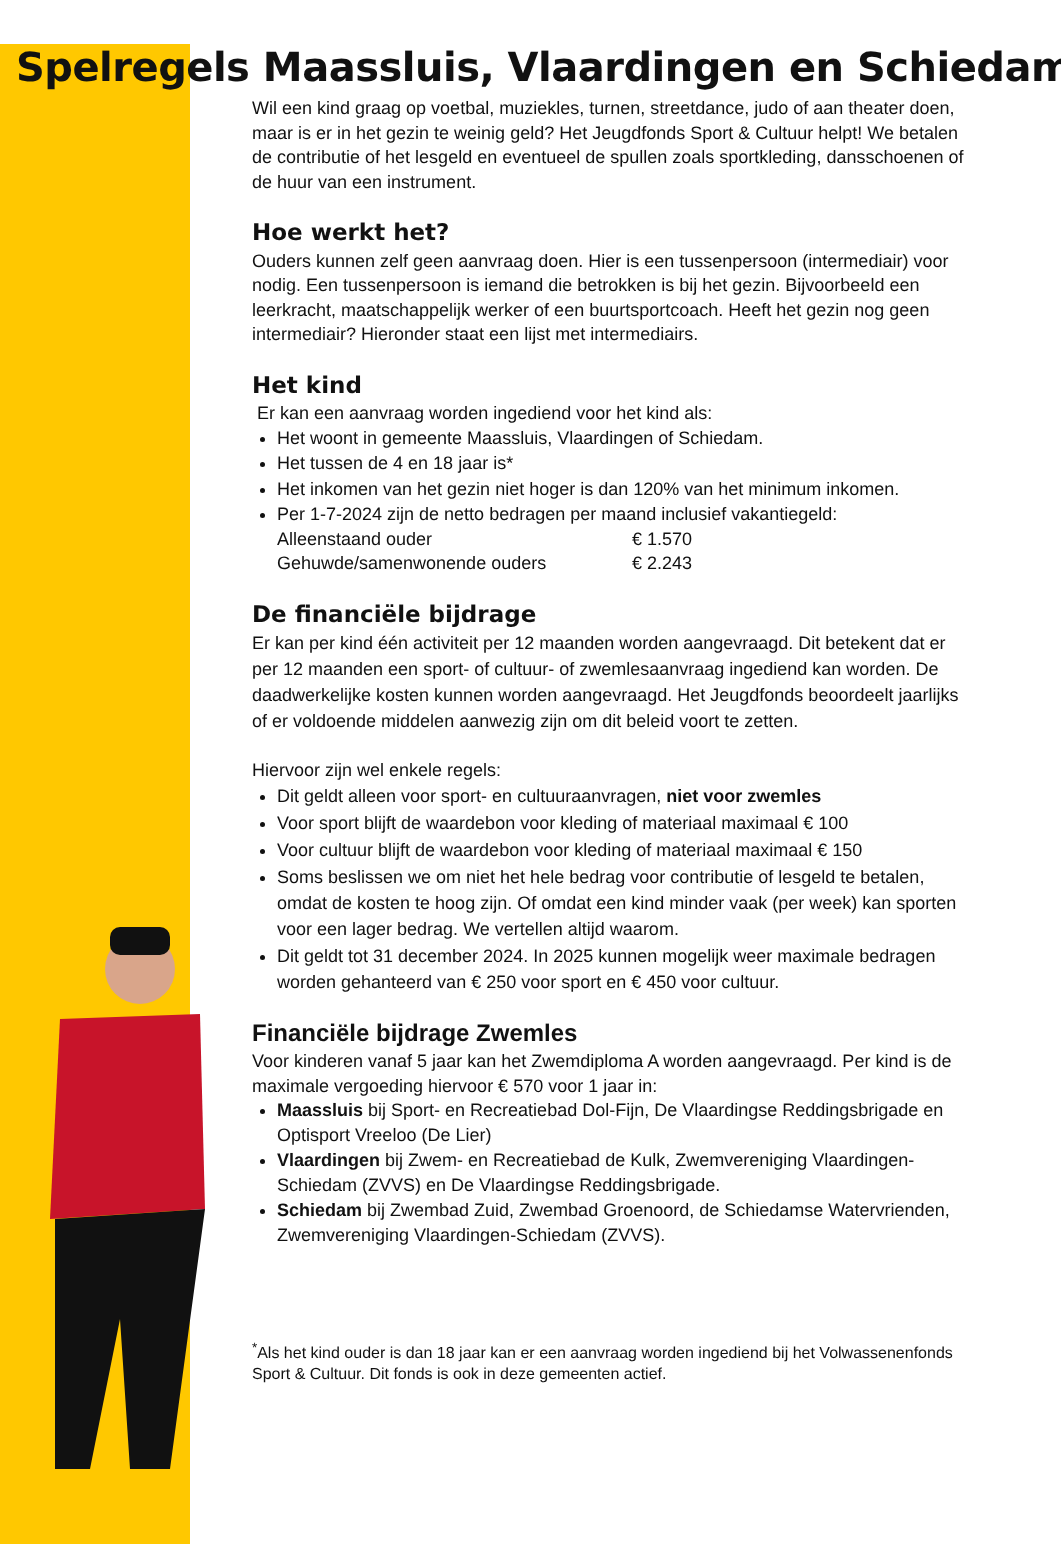Spelregels Maassluis, Vlaardingen en Schiedam
Wil een kind graag op voetbal, muziekles, turnen, streetdance, judo of aan theater doen, maar is er in het gezin te weinig geld? Het Jeugdfonds Sport & Cultuur helpt! We betalen de contributie of het lesgeld en eventueel de spullen zoals sportkleding, dansschoenen of de huur van een instrument.
Hoe werkt het?
Ouders kunnen zelf geen aanvraag doen. Hier is een tussenpersoon (intermediair) voor nodig. Een tussenpersoon is iemand die betrokken is bij het gezin. Bijvoorbeeld een leerkracht, maatschappelijk werker of een buurtsportcoach. Heeft het gezin nog geen intermediair? Hieronder staat een lijst met intermediairs.
Het kind
Er kan een aanvraag worden ingediend voor het kind als:
Het woont in gemeente Maassluis, Vlaardingen of Schiedam.
Het tussen de 4 en 18 jaar is*
Het inkomen van het gezin niet hoger is dan 120% van het minimum inkomen.
Per 1-7-2024 zijn de netto bedragen per maand inclusief vakantiegeld:
Alleenstaand ouder € 1.570
Gehuwde/samenwonende ouders € 2.243
De financiële bijdrage
Er kan per kind één activiteit per 12 maanden worden aangevraagd. Dit betekent dat er per 12 maanden een sport- of cultuur- of zwemlesaanvraag ingediend kan worden. De daadwerkelijke kosten kunnen worden aangevraagd. Het Jeugdfonds beoordeelt jaarlijks of er voldoende middelen aanwezig zijn om dit beleid voort te zetten.
Hiervoor zijn wel enkele regels:
Dit geldt alleen voor sport- en cultuuraanvragen, niet voor zwemles
Voor sport blijft de waardebon voor kleding of materiaal maximaal € 100
Voor cultuur blijft de waardebon voor kleding of materiaal maximaal € 150
Soms beslissen we om niet het hele bedrag voor contributie of lesgeld te betalen, omdat de kosten te hoog zijn. Of omdat een kind minder vaak (per week) kan sporten voor een lager bedrag. We vertellen altijd waarom.
Dit geldt tot 31 december 2024. In 2025 kunnen mogelijk weer maximale bedragen worden gehanteerd van € 250 voor sport en € 450 voor cultuur.
Financiële bijdrage Zwemles
Voor kinderen vanaf 5 jaar kan het Zwemdiploma A worden aangevraagd. Per kind is de maximale vergoeding hiervoor € 570 voor 1 jaar in:
Maassluis bij Sport- en Recreatiebad Dol-Fijn, De Vlaardingse Reddingsbrigade en Optisport Vreeloo (De Lier)
Vlaardingen bij Zwem- en Recreatiebad de Kulk, Zwemvereniging Vlaardingen-Schiedam (ZVVS) en De Vlaardingse Reddingsbrigade.
Schiedam bij Zwembad Zuid, Zwembad Groenoord, de Schiedamse Watervrienden, Zwemvereniging Vlaardingen-Schiedam (ZVVS).
<sup>*</sup> Als het kind ouder is dan 18 jaar kan er een aanvraag worden ingediend bij het Volwassenenfonds Sport & Cultuur. Dit fonds is ook in deze gemeenten actief.